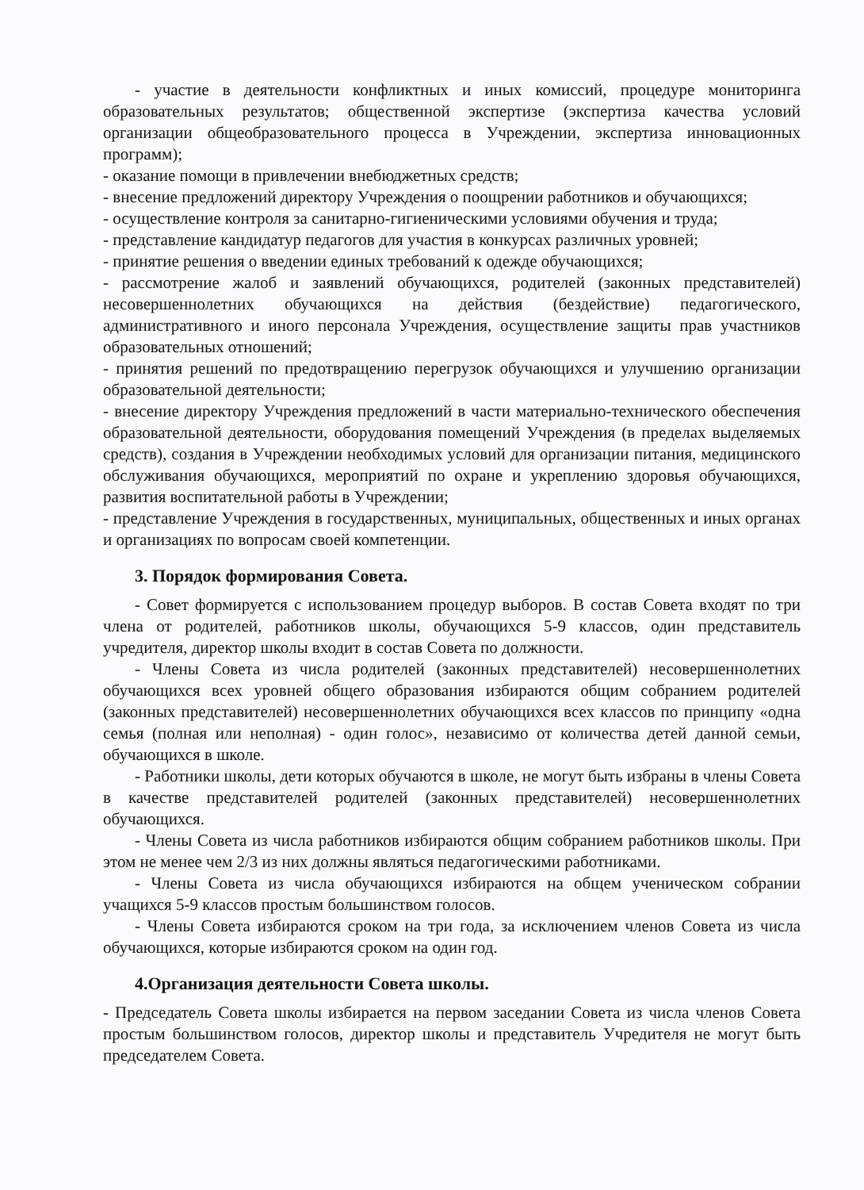- участие в деятельности конфликтных и иных комиссий, процедуре мониторинга образовательных результатов; общественной экспертизе (экспертиза качества условий организации общеобразовательного процесса в Учреждении, экспертиза инновационных программ);
- оказание помощи в привлечении внебюджетных средств;
- внесение предложений директору Учреждения о поощрении работников и обучающихся;
- осуществление контроля за санитарно-гигиеническими условиями обучения и труда;
- представление кандидатур педагогов для участия в конкурсах различных уровней;
- принятие решения о введении единых требований к одежде обучающихся;
- рассмотрение жалоб и заявлений обучающихся, родителей (законных представителей) несовершеннолетних обучающихся на действия (бездействие) педагогического, административного и иного персонала Учреждения, осуществление защиты прав участников образовательных отношений;
- принятия решений по предотвращению перегрузок обучающихся и улучшению организации образовательной деятельности;
- внесение директору Учреждения предложений в части материально-технического обеспечения образовательной деятельности, оборудования помещений Учреждения (в пределах выделяемых средств), создания в Учреждении необходимых условий для организации питания, медицинского обслуживания обучающихся, мероприятий по охране и укреплению здоровья обучающихся, развития воспитательной работы в Учреждении;
- представление Учреждения в государственных, муниципальных, общественных и иных органах и организациях по вопросам своей компетенции.
3. Порядок формирования Совета.
- Совет формируется с использованием процедур выборов. В состав Совета входят по три члена от родителей, работников школы, обучающихся 5-9 классов, один представитель учредителя, директор школы входит в состав Совета по должности.
- Члены Совета из числа родителей (законных представителей) несовершеннолетних обучающихся всех уровней общего образования избираются общим собранием родителей (законных представителей) несовершеннолетних обучающихся всех классов по принципу «одна семья (полная или неполная) - один голос», независимо от количества детей данной семьи, обучающихся в школе.
- Работники школы, дети которых обучаются в школе, не могут быть избраны в члены Совета в качестве представителей родителей (законных представителей) несовершеннолетних обучающихся.
- Члены Совета из числа работников избираются общим собранием работников школы. При этом не менее чем 2/3 из них должны являться педагогическими работниками.
- Члены Совета из числа обучающихся избираются на общем ученическом собрании учащихся 5-9 классов простым большинством голосов.
- Члены Совета избираются сроком на три года, за исключением членов Совета из числа обучающихся, которые избираются сроком на один год.
4.Организация деятельности Совета школы.
- Председатель Совета школы избирается на первом заседании Совета из числа членов Совета простым большинством голосов, директор школы и представитель Учредителя не могут быть председателем Совета.